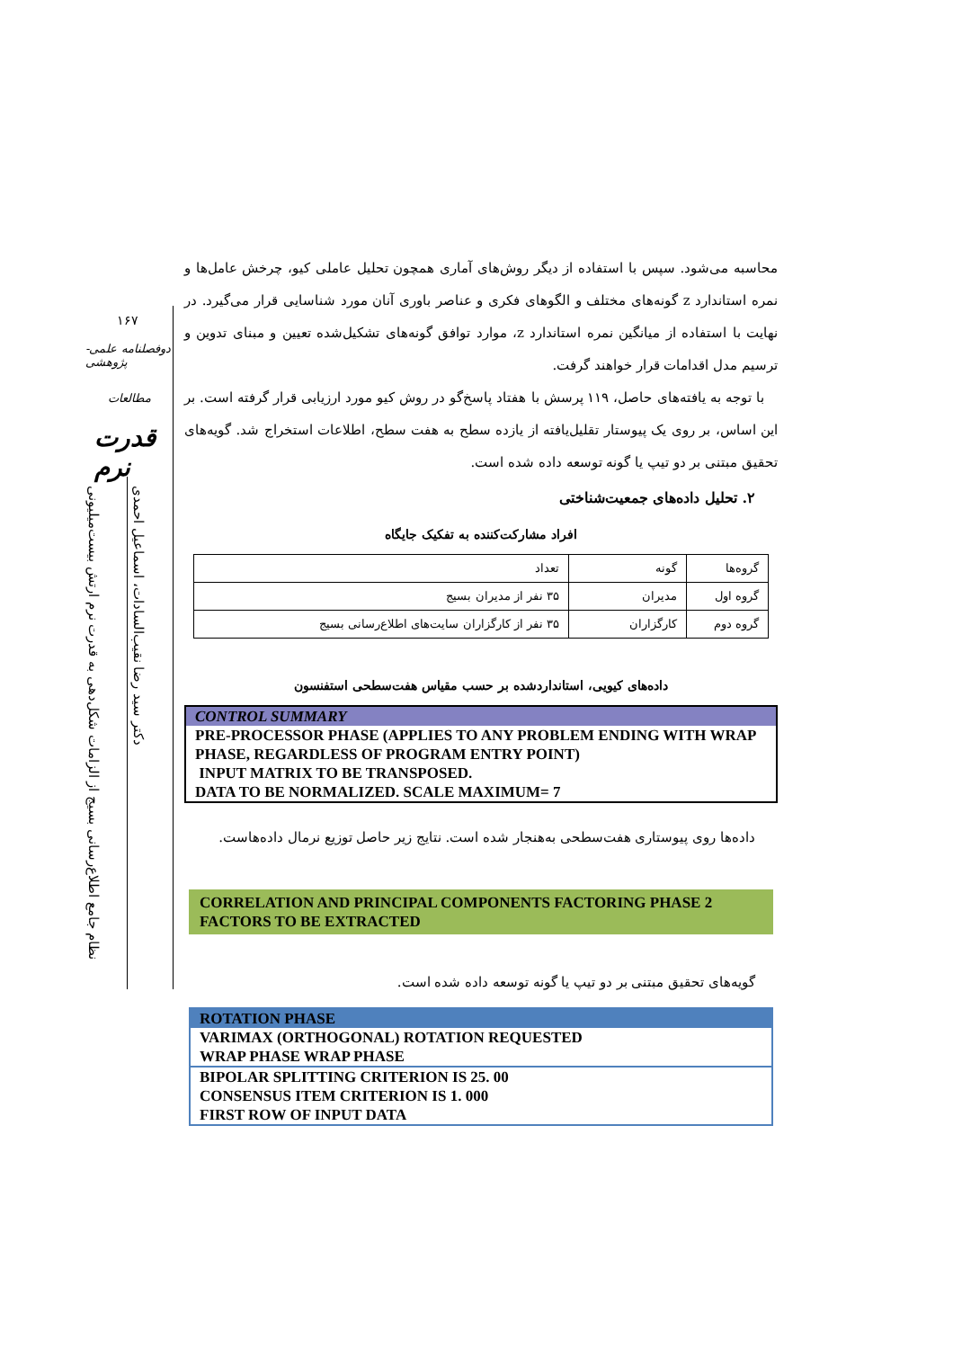محاسبه می‌شود. سپس با استفاده از دیگر روش‌های آماری همچون تحلیل عاملی کیو، چرخش عامل‌ها و نمره استاندارد z گونه‌های مختلف و الگوهای فکری و عناصر باوری آنان مورد شناسایی قرار می‌گیرد. در نهایت با استفاده از میانگین نمره استاندارد z، موارد توافق گونه‌های تشکیل‌شده تعیین و مبنای تدوین و ترسیم مدل اقدامات قرار خواهند گرفت.
با توجه به یافته‌های حاصل، ۱۱۹ پرسش با هفتاد پاسخ‌گو در روش کیو مورد ارزیابی قرار گرفته است. بر این اساس، بر روی یک پیوستار تقلیل‌یافته از یازده سطح به هفت سطح، اطلاعات استخراج شد. گویه‌های تحقیق مبتنی بر دو تیپ یا گونه توسعه داده شده است.
۲. تحلیل داده‌های جمعیت‌شناختی
افراد مشارکت‌کننده به تفکیک جایگاه
| گروه‌ها | گونه | تعداد |
| گروه اول | مدیران | ۳۵ نفر از مدیران بسیج |
| گروه دوم | کارگزاران | ۳۵ نفر از کارگزاران سایت‌های اطلاع‌رسانی بسیج |
داده‌های کیویی، استانداردشده بر حسب مقیاس هفت‌سطحی استفنسون
CONTROL SUMMARY
PRE-PROCESSOR PHASE (APPLIES TO ANY PROBLEM ENDING WITH WRAP PHASE, REGARDLESS OF PROGRAM ENTRY POINT)
INPUT MATRIX TO BE TRANSPOSED.
DATA TO BE NORMALIZED. SCALE MAXIMUM= 7
داده‌ها روی پیوستاری هفت‌سطحی به‌هنجار شده است. نتایج زیر حاصل توزیع نرمال داده‌هاست.
CORRELATION AND PRINCIPAL COMPONENTS FACTORING PHASE 2 FACTORS TO BE EXTRACTED
گویه‌های تحقیق مبتنی بر دو تیپ یا گونه توسعه داده شده است.
ROTATION PHASE
VARIMAX (ORTHOGONAL) ROTATION REQUESTED
WRAP PHASE WRAP PHASE
BIPOLAR SPLITTING CRITERION IS 25. 00
CONSENSUS ITEM CRITERION IS 1. 000
FIRST ROW OF INPUT DATA
۱۶۷
دوفصلنامه علمی-پژوهشی
مطالعات
قدرت نرم
دکتر سید رضا نقیب‌السادات، اسماعیل احمدی
نظام جامع اطلاع‌رسانی بسیج از الزامات شکل‌دهی به قدرت نرم ارتش بیست‌میلیونی